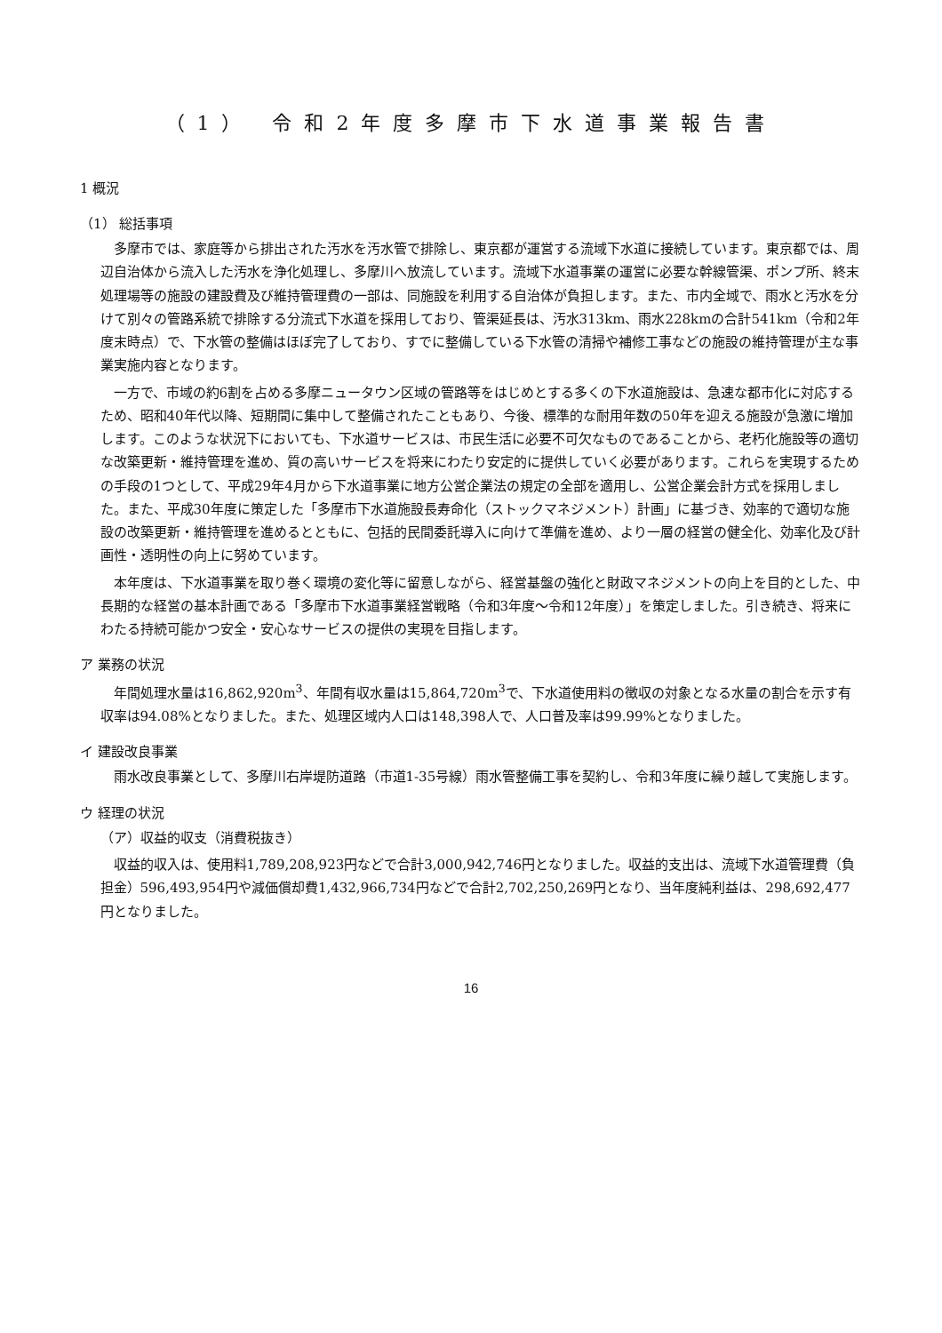（1） 令和2年度多摩市下水道事業報告書
1 概況
（1） 総括事項
多摩市では、家庭等から排出された汚水を汚水管で排除し、東京都が運営する流域下水道に接続しています。東京都では、周辺自治体から流入した汚水を浄化処理し、多摩川へ放流しています。流域下水道事業の運営に必要な幹線管渠、ポンプ所、終末処理場等の施設の建設費及び維持管理費の一部は、同施設を利用する自治体が負担します。また、市内全域で、雨水と汚水を分けて別々の管路系統で排除する分流式下水道を採用しており、管渠延長は、汚水313km、雨水228kmの合計541km（令和2年度末時点）で、下水管の整備はほぼ完了しており、すでに整備している下水管の清掃や補修工事などの施設の維持管理が主な事業実施内容となります。
一方で、市域の約6割を占める多摩ニュータウン区域の管路等をはじめとする多くの下水道施設は、急速な都市化に対応するため、昭和40年代以降、短期間に集中して整備されたこともあり、今後、標準的な耐用年数の50年を迎える施設が急激に増加します。このような状況下においても、下水道サービスは、市民生活に必要不可欠なものであることから、老朽化施設等の適切な改築更新・維持管理を進め、質の高いサービスを将来にわたり安定的に提供していく必要があります。これらを実現するための手段の1つとして、平成29年4月から下水道事業に地方公営企業法の規定の全部を適用し、公営企業会計方式を採用しました。また、平成30年度に策定した「多摩市下水道施設長寿命化（ストックマネジメント）計画」に基づき、効率的で適切な施設の改築更新・維持管理を進めるとともに、包括的民間委託導入に向けて準備を進め、より一層の経営の健全化、効率化及び計画性・透明性の向上に努めています。
本年度は、下水道事業を取り巻く環境の変化等に留意しながら、経営基盤の強化と財政マネジメントの向上を目的とした、中長期的な経営の基本計画である「多摩市下水道事業経営戦略（令和3年度～令和12年度）」を策定しました。引き続き、将来にわたる持続可能かつ安全・安心なサービスの提供の実現を目指します。
ア 業務の状況
年間処理水量は16,862,920m<sup>3</sup>、年間有収水量は15,864,720m<sup>3</sup>で、下水道使用料の徴収の対象となる水量の割合を示す有収率は94.08%となりました。また、処理区域内人口は148,398人で、人口普及率は99.99%となりました。
イ 建設改良事業
雨水改良事業として、多摩川右岸堤防道路（市道1-35号線）雨水管整備工事を契約し、令和3年度に繰り越して実施します。
ウ 経理の状況
（ア）収益的収支（消費税抜き）
収益的収入は、使用料1,789,208,923円などで合計3,000,942,746円となりました。収益的支出は、流域下水道管理費（負担金）596,493,954円や減価償却費1,432,966,734円などで合計2,702,250,269円となり、当年度純利益は、298,692,477円となりました。
16